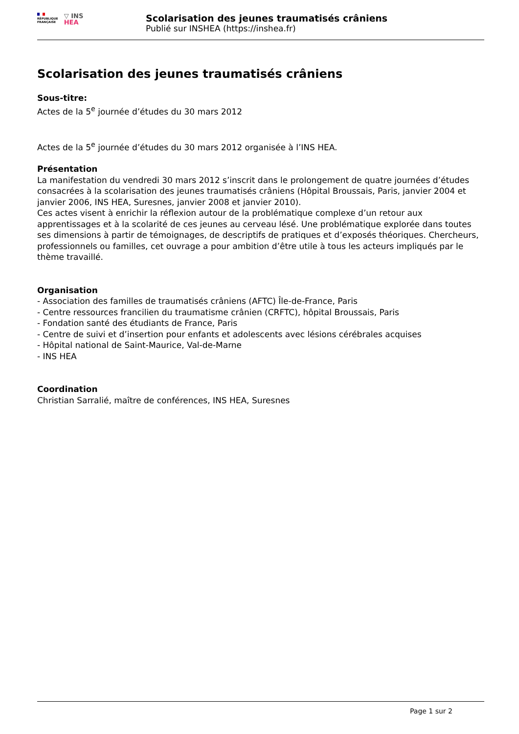RÉPUBLIQUE
FRANÇAISE
▽ INS
HEA
Scolarisation des jeunes traumatisés crâniens
Publié sur INSHEA (https://inshea.fr)
Scolarisation des jeunes traumatisés crâniens
Sous-titre:
Actes de la 5<sup>e</sup> journée d’études du 30 mars 2012
Actes de la 5<sup>e</sup> journée d’études du 30 mars 2012 organisée à l’INS HEA.
Présentation
La manifestation du vendredi 30 mars 2012 s’inscrit dans le prolongement de quatre journées d’études consacrées à la scolarisation des jeunes traumatisés crâniens (Hôpital Broussais, Paris, janvier 2004 et janvier 2006, INS HEA, Suresnes, janvier 2008 et janvier 2010).
Ces actes visent à enrichir la réflexion autour de la problématique complexe d’un retour aux apprentissages et à la scolarité de ces jeunes au cerveau lésé. Une problématique explorée dans toutes ses dimensions à partir de témoignages, de descriptifs de pratiques et d’exposés théoriques. Chercheurs, professionnels ou familles, cet ouvrage a pour ambition d’être utile à tous les acteurs impliqués par le thème travaillé.
Organisation
- Association des familles de traumatisés crâniens (AFTC) Île-de-France, Paris
- Centre ressources francilien du traumatisme crânien (CRFTC), hôpital Broussais, Paris
- Fondation santé des étudiants de France, Paris
- Centre de suivi et d’insertion pour enfants et adolescents avec lésions cérébrales acquises
- Hôpital national de Saint-Maurice, Val-de-Marne
- INS HEA
Coordination
Christian Sarralié, maître de conférences, INS HEA, Suresnes
Page 1 sur 2